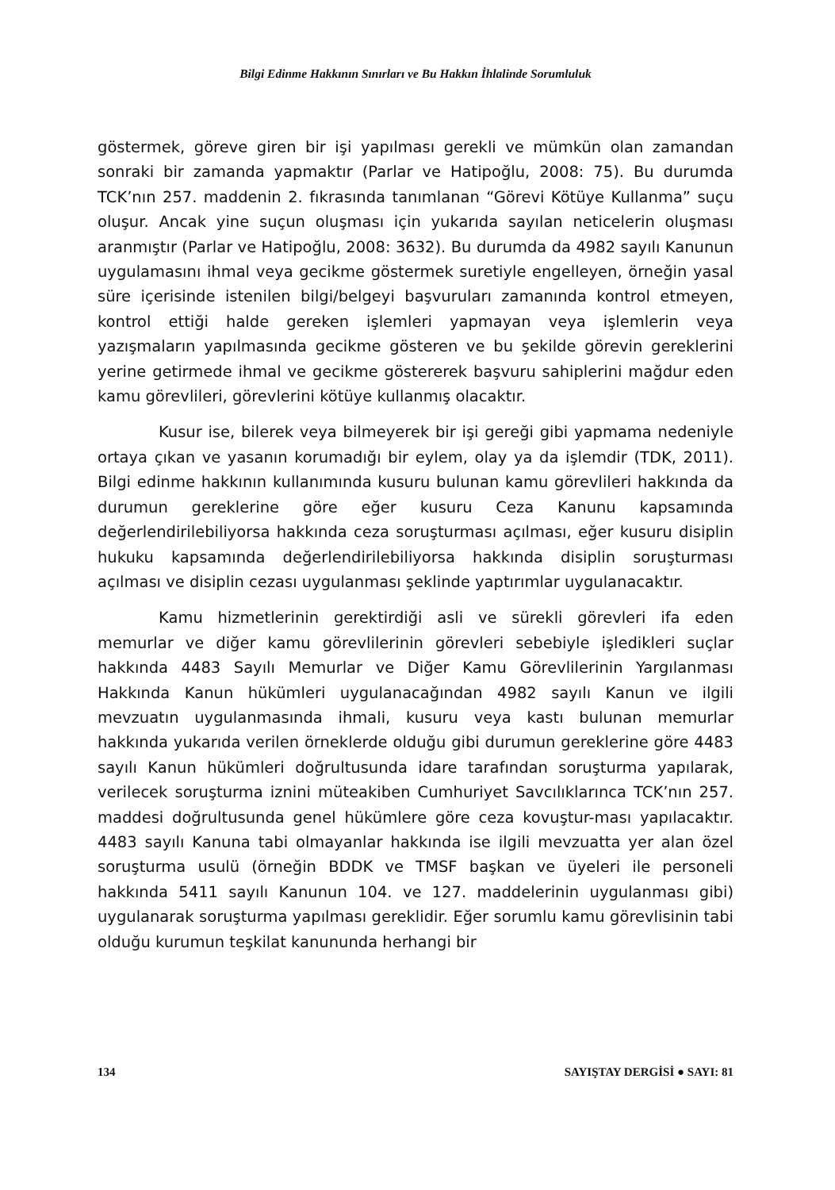Bilgi Edinme Hakkının Sınırları ve Bu Hakkın İhlalinde Sorumluluk
göstermek, göreve giren bir işi yapılması gerekli ve mümkün olan zamandan sonraki bir zamanda yapmaktır (Parlar ve Hatipoğlu, 2008: 75). Bu durumda TCK’nın 257. maddenin 2. fıkrasında tanımlanan “Görevi Kötüye Kullanma” suçu oluşur. Ancak yine suçun oluşması için yukarıda sayılan neticelerin oluşması aranmıştır (Parlar ve Hatipoğlu, 2008: 3632). Bu durumda da 4982 sayılı Kanunun uygulamasını ihmal veya gecikme göstermek suretiyle engelleyen, örneğin yasal süre içerisinde istenilen bilgi/belgeyi başvuruları zamanında kontrol etmeyen, kontrol ettiği halde gereken işlemleri yapmayan veya işlemlerin veya yazışmaların yapılmasında gecikme gösteren ve bu şekilde görevin gereklerini yerine getirmede ihmal ve gecikme göstererek başvuru sahiplerini mağdur eden kamu görevlileri, görevlerini kötüye kullanmış olacaktır.
Kusur ise, bilerek veya bilmeyerek bir işi gereği gibi yapmama nedeniyle ortaya çıkan ve yasanın korumadığı bir eylem, olay ya da işlemdir (TDK, 2011). Bilgi edinme hakkının kullanımında kusuru bulunan kamu görevlileri hakkında da durumun gereklerine göre eğer kusuru Ceza Kanunu kapsamında değerlendirilebiliyorsa hakkında ceza soruşturması açılması, eğer kusuru disiplin hukuku kapsamında değerlendirilebiliyorsa hakkında disiplin soruşturması açılması ve disiplin cezası uygulanması şeklinde yaptırımlar uygulanacaktır.
Kamu hizmetlerinin gerektirdiği asli ve sürekli görevleri ifa eden memurlar ve diğer kamu görevlilerinin görevleri sebebiyle işledikleri suçlar hakkında 4483 Sayılı Memurlar ve Diğer Kamu Görevlilerinin Yargılanması Hakkında Kanun hükümleri uygulanacağından 4982 sayılı Kanun ve ilgili mevzuatın uygulanmasında ihmali, kusuru veya kastı bulunan memurlar hakkında yukarıda verilen örneklerde olduğu gibi durumun gereklerine göre 4483 sayılı Kanun hükümleri doğrultusunda idare tarafından soruşturma yapılarak, verilecek soruşturma iznini müteakiben Cumhuriyet Savcılıklarınca TCK’nın 257. maddesi doğrultusunda genel hükümlere göre ceza kovuştur-ması yapılacaktır. 4483 sayılı Kanuna tabi olmayanlar hakkında ise ilgili mevzuatta yer alan özel soruşturma usulü (örneğin BDDK ve TMSF başkan ve üyeleri ile personeli hakkında 5411 sayılı Kanunun 104. ve 127. maddelerinin uygulanması gibi) uygulanarak soruşturma yapılması gereklidir. Eğer sorumlu kamu görevlisinin tabi olduğu kurumun teşkilat kanununda herhangi bir
134 SAYIŞTAY DERGİSİ ● SAYI: 81